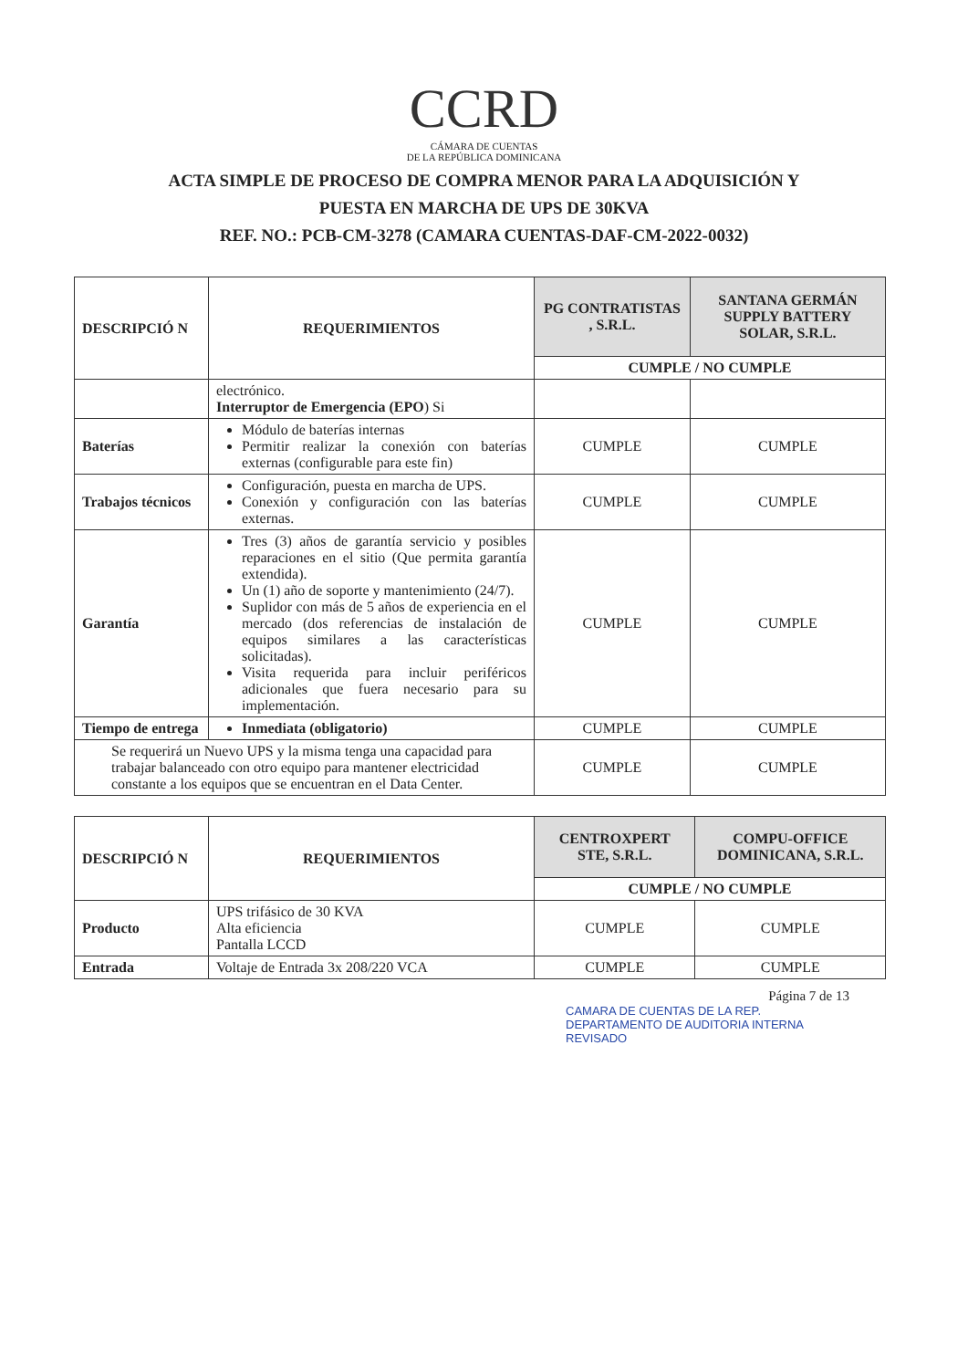CCRD
CÁMARA DE CUENTAS
DE LA REPÚBLICA DOMINICANA
ACTA SIMPLE DE PROCESO DE COMPRA MENOR PARA LA ADQUISICIÓN Y
PUESTA EN MARCHA DE UPS DE 30KVA
REF. NO.: PCB-CM-3278 (CAMARA CUENTAS-DAF-CM-2022-0032)
| DESCRIPCIÓ N | REQUERIMIENTOS | PG CONTRATISTAS , S.R.L. | SANTANA GERMÁN SUPPLY BATTERY SOLAR, S.R.L. |
| --- | --- | --- | --- |
| | | CUMPLE / NO CUMPLE | |
| | electrónico. Interruptor de Emergencia (EPO ) Si | | |
| Baterías | Módulo de baterías internas Permitir realizar la conexión con baterías externas (configurable para este fin) | CUMPLE | CUMPLE |
| Trabajos técnicos | Configuración, puesta en marcha de UPS. Conexión y configuración con las baterías externas. | CUMPLE | CUMPLE |
| Garantía | Tres (3) años de garantía servicio y posibles reparaciones en el sitio (Que permita garantía extendida). Un (1) año de soporte y mantenimiento (24/7). Suplidor con más de 5 años de experiencia en el mercado (dos referencias de instalación de equipos similares a las características solicitadas). Visita requerida para incluir periféricos adicionales que fuera necesario para su implementación. | CUMPLE | CUMPLE |
| Tiempo de entrega | Inmediata (obligatorio) | CUMPLE | CUMPLE |
| Se requerirá un Nuevo UPS y la misma tenga una capacidad para trabajar balanceado con otro equipo para mantener electricidad constante a los equipos que se encuentran en el Data Center. | | CUMPLE | CUMPLE |
| DESCRIPCIÓ N | REQUERIMIENTOS | CENTROXPERT STE, S.R.L. | COMPU-OFFICE DOMINICANA, S.R.L. |
| --- | --- | --- | --- |
| | | CUMPLE / NO CUMPLE | |
| Producto | UPS trifásico de 30 KVA Alta eficiencia Pantalla LCCD | CUMPLE | CUMPLE |
| Entrada | Voltaje de Entrada 3x 208/220 VCA | CUMPLE | CUMPLE |
Página 7 de 13
CAMARA DE CUENTAS DE LA REP.
DEPARTAMENTO DE AUDITORIA INTERNA
REVISADO